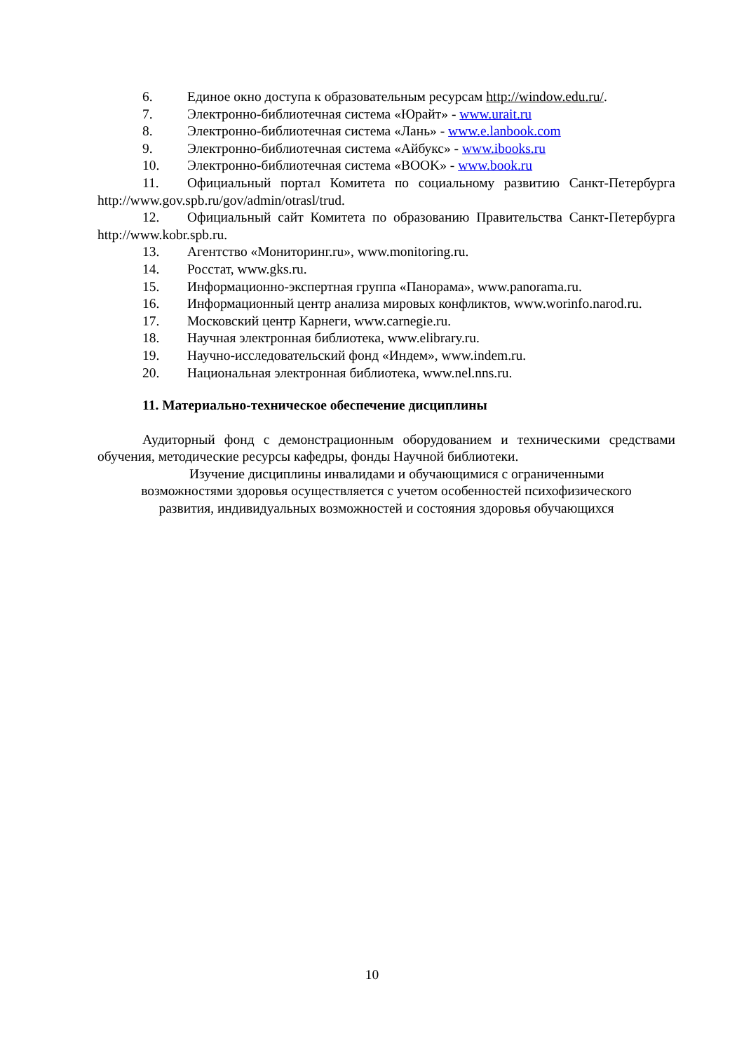6. Единое окно доступа к образовательным ресурсам http://window.edu.ru/.
7. Электронно-библиотечная система «Юрайт» - www.urait.ru
8. Электронно-библиотечная система «Лань» - www.e.lanbook.com
9. Электронно-библиотечная система «Айбукс» - www.ibooks.ru
10. Электронно-библиотечная система «BOOK» - www.book.ru
11. Официальный портал Комитета по социальному развитию Санкт-Петербурга http://www.gov.spb.ru/gov/admin/otrasl/trud.
12. Официальный сайт Комитета по образованию Правительства Санкт-Петербурга http://www.kobr.spb.ru.
13. Агентство «Мониторинг.ru», www.monitoring.ru.
14. Росстат, www.gks.ru.
15. Информационно-экспертная группа «Панорама», www.panorama.ru.
16. Информационный центр анализа мировых конфликтов, www.worinfo.narod.ru.
17. Московский центр Карнеги, www.carnegie.ru.
18. Научная электронная библиотека, www.elibrary.ru.
19. Научно-исследовательский фонд «Индем», www.indem.ru.
20. Национальная электронная библиотека, www.nel.nns.ru.
11. Материально-техническое обеспечение дисциплины
Аудиторный фонд с демонстрационным оборудованием и техническими средствами обучения, методические ресурсы кафедры, фонды Научной библиотеки.
Изучение дисциплины инвалидами и обучающимися с ограниченными
возможностями здоровья осуществляется с учетом особенностей психофизического
развития, индивидуальных возможностей и состояния здоровья обучающихся
10